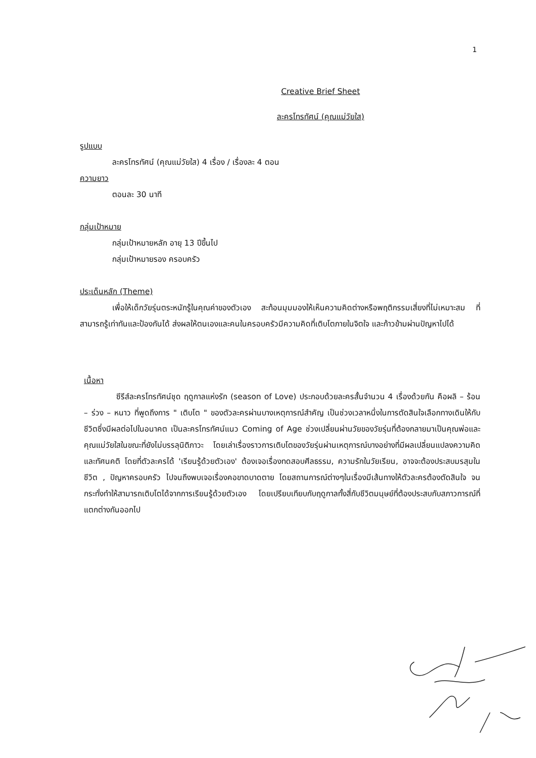1
Creative Brief Sheet
ละครโทรทัศน์ (คุณแม่วัยใส)
รูปแบบ
ละครโทรทัศน์ (คุณแม่วัยใส) 4 เรื่อง / เรื่องละ 4 ตอน
ความยาว
ตอนละ 30 นาที
กลุ่มเป้าหมาย
กลุ่มเป้าหมายหลัก อายุ 13 ปีขึ้นไป
กลุ่มเป้าหมายรอง ครอบครัว
ประเด็นหลัก (Theme)
เพื่อให้เด็กวัยรุ่นตระหนักรู้ในคุณค่าของตัวเอง สะท้อนมุมมองให้เห็นความคิดต่างหรือพฤติกรรมเสี่ยงที่ไม่เหมาะสม ที่สามารถรู้เท่าทันและป้องกันได้ ส่งผลให้ตนเองและคนในครอบครัวมีความคิดที่เติบโตภายในจิตใจ และก้าวข้ามผ่านปัญหาไปได้
เนื้อหา
ซีรีส์ละครโทรทัศน์ชุด ฤดูกาลแห่งรัก (season of Love) ประกอบด้วยละครสั้นจำนวน 4 เรื่องด้วยกัน คือผลิ – ร้อน – ร่วง – หนาว ที่พูดถึงการ " เติบโต " ของตัวละครผ่านบางเหตุการณ์สำคัญ เป็นช่วงเวลาหนึ่งในการตัดสินใจเลือกทางเดินให้กับชีวิตซึ่งมีผลต่อไปในอนาคต เป็นละครโทรทัศน์แนว Coming of Age ช่วงเปลี่ยนผ่านวัยของวัยรุ่นที่ต้องกลายมาเป็นคุณพ่อและคุณแม่วัยใสในขณะที่ยังไม่บรรลุนิติภาวะ โดยเล่าเรื่องราวการเติบโตของวัยรุ่นผ่านเหตุการณ์บางอย่างที่มีผลเปลี่ยนแปลงความคิดและทัศนคติ โดยที่ตัวละครได้ 'เรียนรู้ด้วยตัวเอง' ต้องเจอเรื่องทดสอบศีลธรรม, ความรักในวัยเรียน, อาจจะต้องประสบมรสุมในชีวิต , ปัญหาครอบครัว ไปจนถึงพบเจอเรื่องคอขาดบาดตาย โดยสถานการณ์ต่างๆในเรื่องมีเส้นทางให้ตัวละครต้องตัดสินใจ จนกระทั่งทำให้สามารถเติบโตได้จากการเรียนรู้ด้วยตัวเอง โดยเปรียบเทียบกับฤดูกาลทั้งสี่กับชีวิตมนุษย์ที่ต้องประสบกับสภาวการณ์ที่แตกต่างกันออกไป